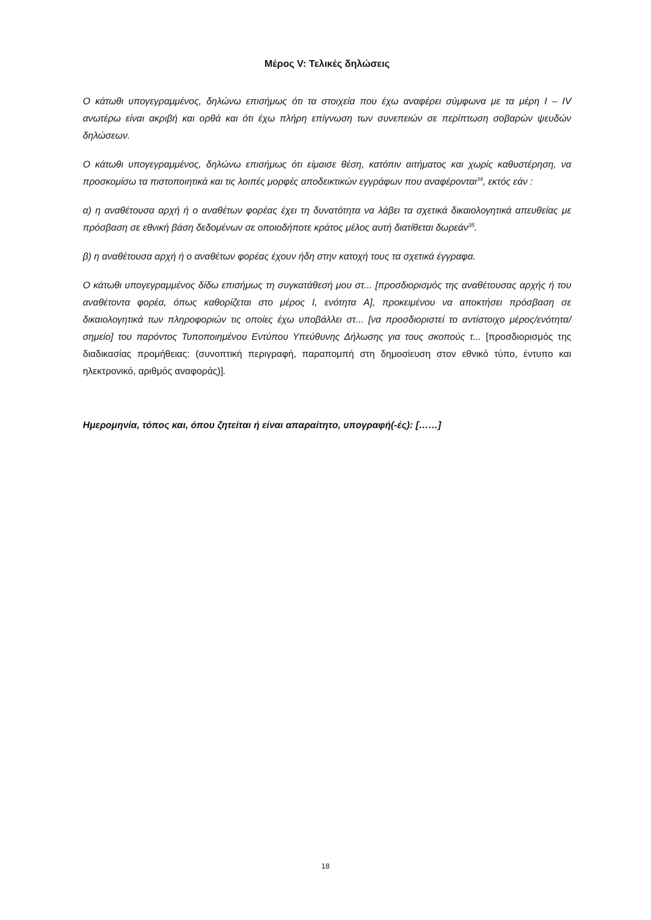Μέρος V: Τελικές δηλώσεις
Ο κάτωθι υπογεγραμμένος, δηλώνω επισήμως ότι τα στοιχεία που έχω αναφέρει σύμφωνα με τα μέρη I – IV ανωτέρω είναι ακριβή και ορθά και ότι έχω πλήρη επίγνωση των συνεπειών σε περίπτωση σοβαρών ψευδών δηλώσεων.
Ο κάτωθι υπογεγραμμένος, δηλώνω επισήμως ότι είμαισε θέση, κατόπιν αιτήματος και χωρίς καθυστέρηση, να προσκομίσω τα πιστοποιητικά και τις λοιπές μορφές αποδεικτικών εγγράφων που αναφέρονται<sup>34</sup>, εκτός εάν :
α) η αναθέτουσα αρχή ή ο αναθέτων φορέας έχει τη δυνατότητα να λάβει τα σχετικά δικαιολογητικά απευθείας με πρόσβαση σε εθνική βάση δεδομένων σε οποιοδήποτε κράτος μέλος αυτή διατίθεται δωρεάν<sup>35</sup>.
β) η αναθέτουσα αρχή ή ο αναθέτων φορέας έχουν ήδη στην κατοχή τους τα σχετικά έγγραφα.
Ο κάτωθι υπογεγραμμένος δίδω επισήμως τη συγκατάθεσή μου στ... [προσδιορισμός της αναθέτουσας αρχής ή του αναθέτοντα φορέα, όπως καθορίζεται στο μέρος I, ενότητα A], προκειμένου να αποκτήσει πρόσβαση σε δικαιολογητικά των πληροφοριών τις οποίες έχω υποβάλλει στ... [να προσδιοριστεί το αντίστοιχο μέρος/ενότητα/σημείο] του παρόντος Τυποποιημένου Εντύπου Υπεύθυνης Δήλωσης για τους σκοπούς τ... [προσδιορισμός της διαδικασίας προμήθειας: (συνοπτική περιγραφή, παραπομπή στη δημοσίευση στον εθνικό τύπο, έντυπο και ηλεκτρονικό, αριθμός αναφοράς)].
Ημερομηνία, τόπος και, όπου ζητείται ή είναι απαραίτητο, υπογραφή(-ές): [……]
18